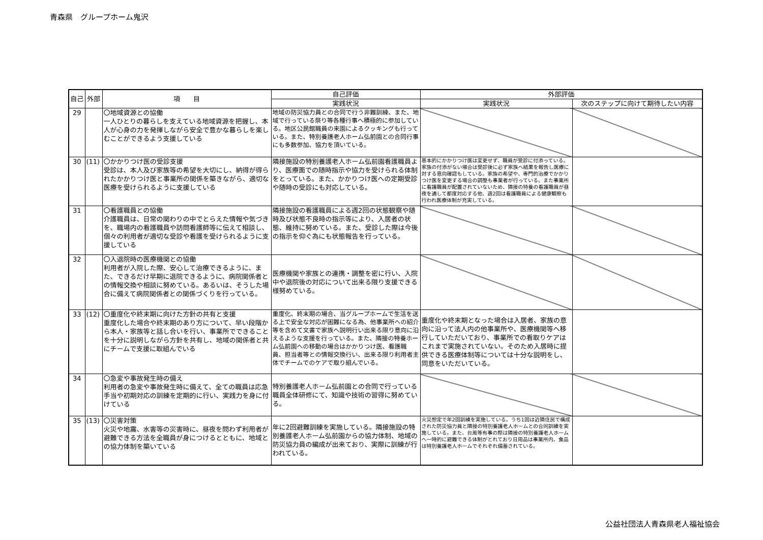青森県　グループホーム鬼沢
| 自己 | 外部 | 項 目 | 自己評価 | 外部評価 | |
| --- | --- | --- | --- | --- | --- |
| | | | 実践状況 | 実践状況 | 次のステップに向けて期待したい内容 |
| 29 | | 〇地域資源との協働 一人ひとりの暮らしを支えている地域資源を把握し、本人が心身の力を発揮しながら安全で豊かな暮らしを楽しむことができるよう支援している | 地域の防災協力員との合同で行う非難訓練、また、地域で行っている祭り等各種行事へ積極的に参加している。地区公民館職員の来園によるクッキングも行っている。また、特別養護老人ホーム弘前園との合同行事にも多数参加、協力を頂いている。 | | |
| 30 | (11) | 〇かかりつけ医の受診支援 受診は、本人及び家族等の希望を大切にし、納得が得られたかかりつけ医と事業所の関係を築きながら、適切な医療を受けられるように支援している | 隣接施設の特別養護老人ホーム弘前園看護職員より、医療面での随時指示や協力を受けられる体制をとっている。また、かかりつけ医への定期受診や随時の受診にも対応している。 | 基本的にかかりつけ医は変更せず、職員が受診に付添っている。家族の付添がない場合は受診後に必ず家族へ結果を報告し医療に対する意向確認もしている。家族の希望や、専門的治療でかかりつけ医を変更する場合の調整も事業者が行っている。また事業所に看護職員が配置されていないため、隣接の特養の看護職員が昼夜を通して都度対応する他、週2回は看護職員による健康観察も行われ医療体制が充実している。 | |
| 31 | | 〇看護職員との協働 介護職員は、日常の関わりの中でとらえた情報や気づきを、職場内の看護職員や訪問看護師等に伝えて相談し、個々の利用者が適切な受診や看護を受けられるように支援している | 隣接施設の看護職員による週2回の状態観察や随時及び状態不良時の指示等により、入居者の状態、維持に努めている。また、受診した際は今後の指示を仰ぐ為にも状態報告を行っている。 | | |
| 32 | | 〇入退院時の医療機関との協働 利用者が入院した際、安心して治療できるように、また、できるだけ早期に退院できるように、病院関係者との情報交換や相談に努めている。あるいは、そうした場合に備えて病院関係者との関係づくりを行っている。 | 医療機関や家族との連携・調整を密に行い、入院中や退院後の対応について出来る限り支援できる様努めている。 | | |
| 33 | (12) | 〇重度化や終末期に向けた方針の共有と支援 重度化した場合や終末期のあり方について、早い段階から本人・家族等と話し合いを行い、事業所でできることを十分に説明しながら方針を共有し、地域の関係者と共にチームで支援に取組んでいる | 重度化、終末期の場合、当グループホームで生活を送る上で安全な対応が困難になる為、他事業所への紹介等を含めて文書で家族へ説明行い出来る限り意向に沿えるような支援を行っている。また、隣接の特養ホーム弘前園への移動の場合はかかりつけ医、看護職員、担当者等との情報交換行い、出来る限り利用者主体でチームでのケアで取り組んでいる。 | 重度化や終末期となった場合は入居者、家族の意向に沿って法人内の他事業所や、医療機関等へ移行していただいており、事業所での看取りケアはこれまで実施されていない。そのため入居時に提供できる医療体制等については十分な説明をし、同意をいただいている。 | |
| 34 | | 〇急変や事故発生時の備え 利用者の急変や事故発生時に備えて、全ての職員は応急手当や初期対応の訓練を定期的に行い、実践力を身に付けている | 特別養護老人ホーム弘前園との合同で行っている職員全体研修にて、知識や技術の習得に努めている。 | | |
| 35 | (13) | 〇災害対策 火災や地震、水害等の災害時に、昼夜を問わず利用者が避難できる方法を全職員が身につけるとともに、地域との協力体制を築いている | 年に2回避難訓練を実施している。隣接施設の特別養護老人ホーム弘前園からの協力体制、地域の防災協力員の編成が出来ており、実際に訓練が行われている。 | 火災想定で年2回訓練を実施している。うち1回は近隣住民で構成された防災協力員と隣接の特別養護老人ホームとの合同訓練を実施している。また、台風等有事の際は隣接の特別養護老人ホームへ一時的に避難できる体制がとれており日用品は事業所内、食品は特別養護老人ホームでそれぞれ備蓄されている。 | |
公益社団法人青森県老人福祉協会